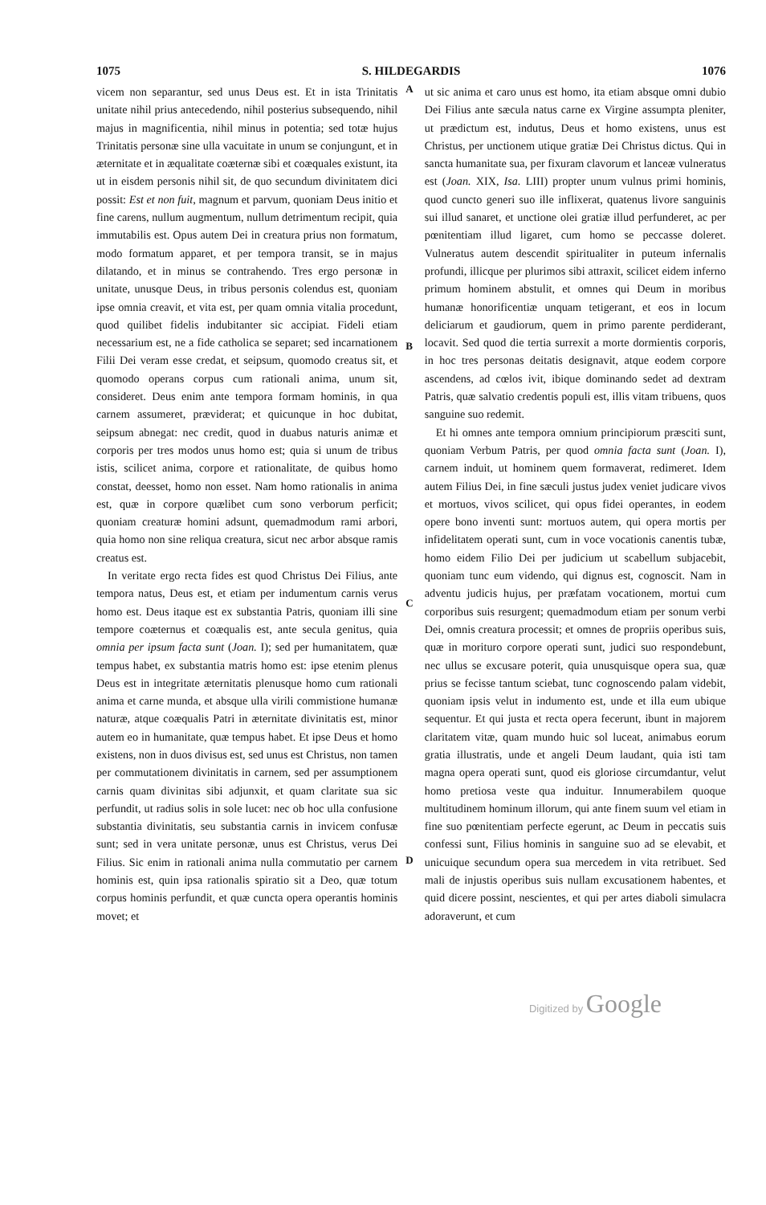1075 S. HILDEGARDIS 1076
vicem non separantur, sed unus Deus est. Et in ista Trinitatis unitate nihil prius antecedendo, nihil posterius subsequendo, nihil majus in magnificentia, nihil minus in potentia; sed totæ hujus Trinitatis personæ sine ulla vacuitate in unum se conjungunt, et in æternitate et in æqualitate coæternæ sibi et coæquales existunt, ita ut in eisdem personis nihil sit, de quo secundum divinitatem dici possit: Est et non fuit, magnum et parvum, quoniam Deus initio et fine carens, nullum augmentum, nullum detrimentum recipit, quia immutabilis est. Opus autem Dei in creatura prius non formatum, modo formatum apparet, et per tempora transit, se in majus dilatando, et in minus se contrahendo. Tres ergo personæ in unitate, unusque Deus, in tribus personis colendus est, quoniam ipse omnia creavit, et vita est, per quam omnia vitalia procedunt, quod quilibet fidelis indubitanter sic accipiat. Fideli etiam necessarium est, ne a fide catholica se separet; sed incarnationem Filii Dei veram esse credat, et seipsum, quomodo creatus sit, et quomodo operans corpus cum rationali anima, unum sit, consideret. Deus enim ante tempora formam hominis, in qua carnem assumeret, præviderat; et quicunque in hoc dubitat, seipsum abnegat: nec credit, quod in duabus naturis animæ et corporis per tres modos unus homo est; quia si unum de tribus istis, scilicet anima, corpore et rationalitate, de quibus homo constat, deesset, homo non esset. Nam homo rationalis in anima est, quæ in corpore quælibet cum sono verborum perficit; quoniam creaturæ homini adsunt, quemadmodum rami arbori, quia homo non sine reliqua creatura, sicut nec arbor absque ramis creatus est.
In veritate ergo recta fides est quod Christus Dei Filius, ante tempora natus, Deus est, et etiam per indumentum carnis verus homo est. Deus itaque est ex substantia Patris, quoniam illi sine tempore coæternus et coæqualis est, ante secula genitus, quia omnia per ipsum facta sunt (Joan. I); sed per humanitatem, quæ tempus habet, ex substantia matris homo est: ipse etenim plenus Deus est in integritate æternitatis plenusque homo cum rationali anima et carne munda, et absque ulla virili commistione humanæ naturæ, atque coæqualis Patri in æternitate divinitatis est, minor autem eo in humanitate, quæ tempus habet. Et ipse Deus et homo existens, non in duos divisus est, sed unus est Christus, non tamen per commutationem divinitatis in carnem, sed per assumptionem carnis quam divinitas sibi adjunxit, et quam claritate sua sic perfundit, ut radius solis in sole lucet: nec ob hoc ulla confusione substantia divinitatis, seu substantia carnis in invicem confusæ sunt; sed in vera unitate personæ, unus est Christus, verus Dei Filius. Sic enim in rationali anima nulla commutatio per carnem hominis est, quin ipsa rationalis spiratio sit a Deo, quæ totum corpus hominis perfundit, et quæ cuncta opera operantis hominis movet; et
A
B
C
D
ut sic anima et caro unus est homo, ita etiam absque omni dubio Dei Filius ante sæcula natus carne ex Virgine assumpta pleniter, ut prædictum est, indutus, Deus et homo existens, unus est Christus, per unctionem utique gratiæ Dei Christus dictus. Qui in sancta humanitate sua, per fixuram clavorum et lanceæ vulneratus est (Joan. XIX, Isa. LIII) propter unum vulnus primi hominis, quod cuncto generi suo ille inflixerat, quatenus livore sanguinis sui illud sanaret, et unctione olei gratiæ illud perfunderet, ac per pœnitentiam illud ligaret, cum homo se peccasse doleret. Vulneratus autem descendit spiritualiter in puteum infernalis profundi, illicque per plurimos sibi attraxit, scilicet eidem inferno primum hominem abstulit, et omnes qui Deum in moribus humanæ honorificentiæ unquam tetigerant, et eos in locum deliciarum et gaudiorum, quem in primo parente perdiderant, locavit. Sed quod die tertia surrexit a morte dormientis corporis, in hoc tres personas deitatis designavit, atque eodem corpore ascendens, ad cœlos ivit, ibique dominando sedet ad dextram Patris, quæ salvatio credentis populi est, illis vitam tribuens, quos sanguine suo redemit.
Et hi omnes ante tempora omnium principiorum præsciti sunt, quoniam Verbum Patris, per quod omnia facta sunt (Joan. I), carnem induit, ut hominem quem formaverat, redimeret. Idem autem Filius Dei, in fine sæculi justus judex veniet judicare vivos et mortuos, vivos scilicet, qui opus fidei operantes, in eodem opere bono inventi sunt: mortuos autem, qui opera mortis per infidelitatem operati sunt, cum in voce vocationis canentis tubæ, homo eidem Filio Dei per judicium ut scabellum subjacebit, quoniam tunc eum videndo, qui dignus est, cognoscit. Nam in adventu judicis hujus, per præfatam vocationem, mortui cum corporibus suis resurgent; quemadmodum etiam per sonum verbi Dei, omnis creatura processit; et omnes de propriis operibus suis, quæ in morituro corpore operati sunt, judici suo respondebunt, nec ullus se excusare poterit, quia unusquisque opera sua, quæ prius se fecisse tantum sciebat, tunc cognoscendo palam videbit, quoniam ipsis velut in indumento est, unde et illa eum ubique sequentur. Et qui justa et recta opera fecerunt, ibunt in majorem claritatem vitæ, quam mundo huic sol luceat, animabus eorum gratia illustratis, unde et angeli Deum laudant, quia isti tam magna opera operati sunt, quod eis gloriose circumdantur, velut homo pretiosa veste qua induitur. Innumerabilem quoque multitudinem hominum illorum, qui ante finem suum vel etiam in fine suo pœnitentiam perfecte egerunt, ac Deum in peccatis suis confessi sunt, Filius hominis in sanguine suo ad se elevabit, et unicuique secundum opera sua mercedem in vita retribuet. Sed mali de injustis operibus suis nullam excusationem habentes, et quid dicere possint, nescientes, et qui per artes diaboli simulacra adoraverunt, et cum
Digitized by Google